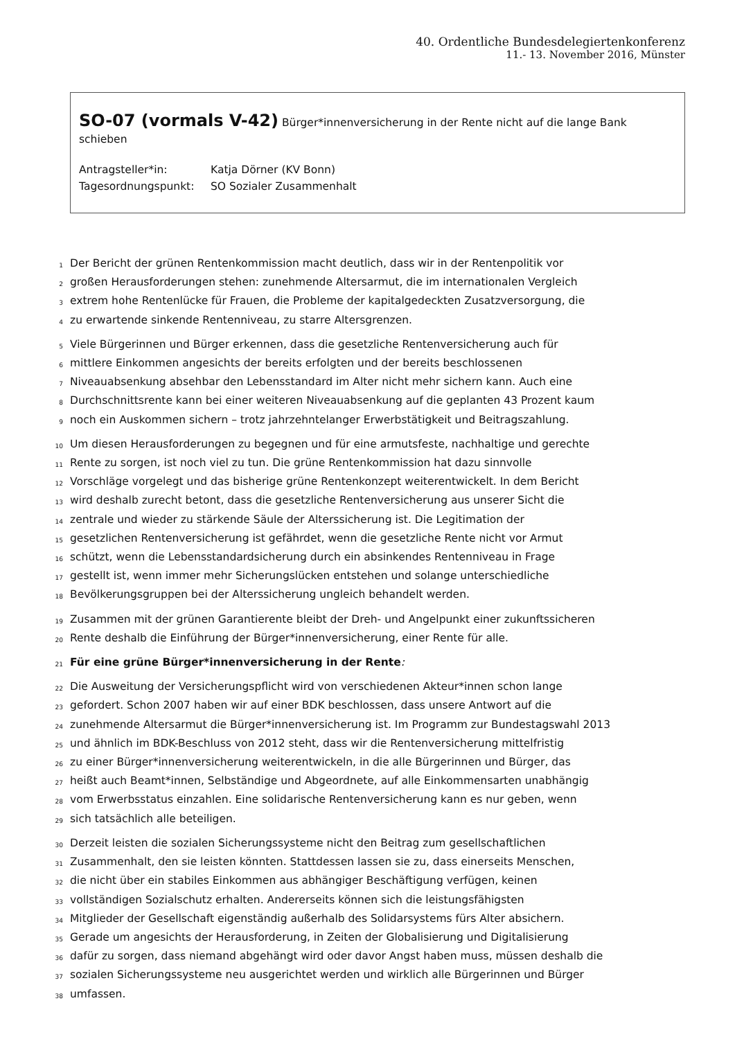40. Ordentliche Bundesdelegiertenkonferenz
11.- 13. November 2016, Münster
SO-07 (vormals V-42) Bürger*innenversicherung in der Rente nicht auf die lange Bank schieben
Antragsteller*in: Katja Dörner (KV Bonn)
Tagesordnungspunkt: SO Sozialer Zusammenhalt
1
Der Bericht der grünen Rentenkommission macht deutlich, dass wir in der Rentenpolitik vor
2
großen Herausforderungen stehen: zunehmende Altersarmut, die im internationalen Vergleich
3
extrem hohe Rentenlücke für Frauen, die Probleme der kapitalgedeckten Zusatzversorgung, die
4
zu erwartende sinkende Rentenniveau, zu starre Altersgrenzen.
5
Viele Bürgerinnen und Bürger erkennen, dass die gesetzliche Rentenversicherung auch für
6
mittlere Einkommen angesichts der bereits erfolgten und der bereits beschlossenen
7
Niveauabsenkung absehbar den Lebensstandard im Alter nicht mehr sichern kann. Auch eine
8
Durchschnittsrente kann bei einer weiteren Niveauabsenkung auf die geplanten 43 Prozent kaum
9
noch ein Auskommen sichern – trotz jahrzehntelanger Erwerbstätigkeit und Beitragszahlung.
10
Um diesen Herausforderungen zu begegnen und für eine armutsfeste, nachhaltige und gerechte
11
Rente zu sorgen, ist noch viel zu tun. Die grüne Rentenkommission hat dazu sinnvolle
12
Vorschläge vorgelegt und das bisherige grüne Rentenkonzept weiterentwickelt. In dem Bericht
13
wird deshalb zurecht betont, dass die gesetzliche Rentenversicherung aus unserer Sicht die
14
zentrale und wieder zu stärkende Säule der Alterssicherung ist. Die Legitimation der
15
gesetzlichen Rentenversicherung ist gefährdet, wenn die gesetzliche Rente nicht vor Armut
16
schützt, wenn die Lebensstandardsicherung durch ein absinkendes Rentenniveau in Frage
17
gestellt ist, wenn immer mehr Sicherungslücken entstehen und solange unterschiedliche
18
Bevölkerungsgruppen bei der Alterssicherung ungleich behandelt werden.
19
Zusammen mit der grünen Garantierente bleibt der Dreh- und Angelpunkt einer zukunftssicheren
20
Rente deshalb die Einführung der Bürger*innenversicherung, einer Rente für alle.
21
Für eine grüne Bürger*innenversicherung in der Rente:
22
Die Ausweitung der Versicherungspflicht wird von verschiedenen Akteur*innen schon lange
23
gefordert. Schon 2007 haben wir auf einer BDK beschlossen, dass unsere Antwort auf die
24
zunehmende Altersarmut die Bürger*innenversicherung ist. Im Programm zur Bundestagswahl 2013
25
und ähnlich im BDK-Beschluss von 2012 steht, dass wir die Rentenversicherung mittelfristig
26
zu einer Bürger*innenversicherung weiterentwickeln, in die alle Bürgerinnen und Bürger, das
27
heißt auch Beamt*innen, Selbständige und Abgeordnete, auf alle Einkommensarten unabhängig
28
vom Erwerbsstatus einzahlen. Eine solidarische Rentenversicherung kann es nur geben, wenn
29
sich tatsächlich alle beteiligen.
30
Derzeit leisten die sozialen Sicherungssysteme nicht den Beitrag zum gesellschaftlichen
31
Zusammenhalt, den sie leisten könnten. Stattdessen lassen sie zu, dass einerseits Menschen,
32
die nicht über ein stabiles Einkommen aus abhängiger Beschäftigung verfügen, keinen
33
vollständigen Sozialschutz erhalten. Andererseits können sich die leistungsfähigsten
34
Mitglieder der Gesellschaft eigenständig außerhalb des Solidarsystems fürs Alter absichern.
35
Gerade um angesichts der Herausforderung, in Zeiten der Globalisierung und Digitalisierung
36
dafür zu sorgen, dass niemand abgehängt wird oder davor Angst haben muss, müssen deshalb die
37
sozialen Sicherungssysteme neu ausgerichtet werden und wirklich alle Bürgerinnen und Bürger
38
umfassen.